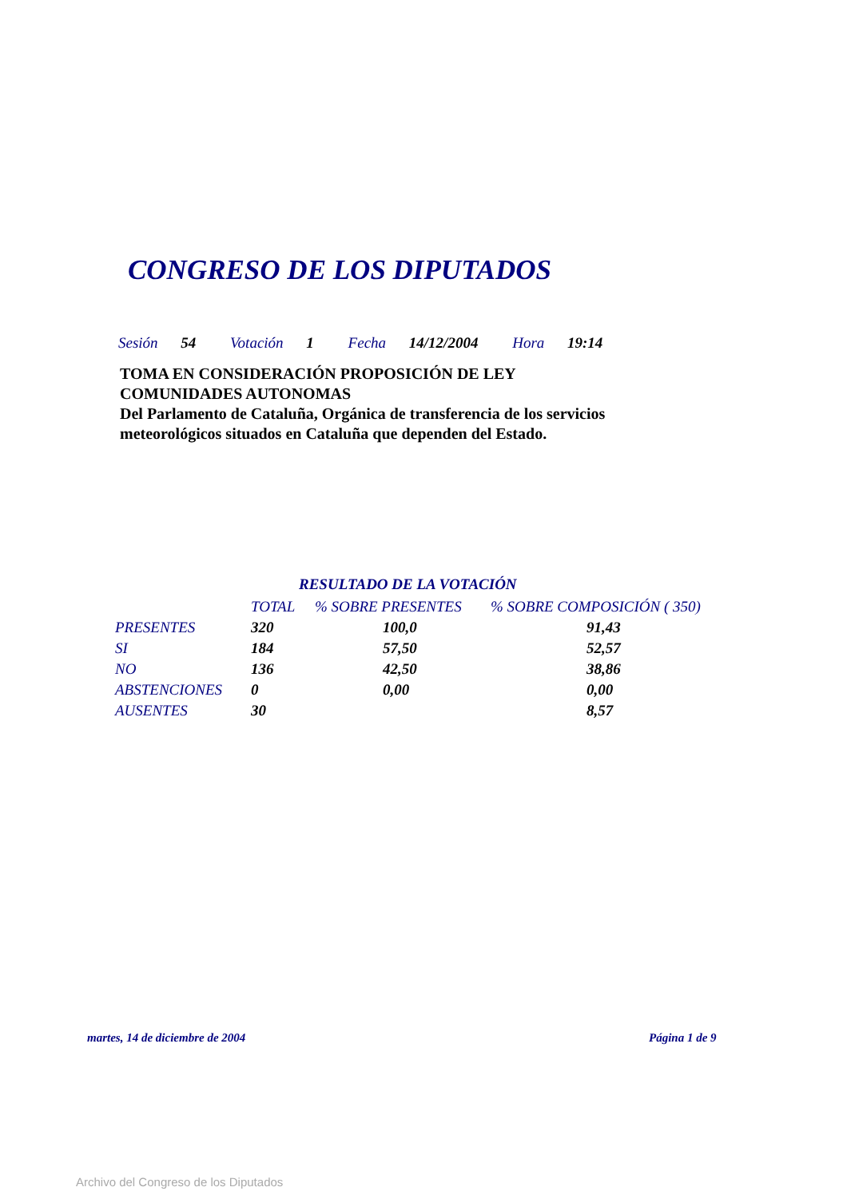CONGRESO DE LOS DIPUTADOS
Sesión 54 Votación 1 Fecha 14/12/2004 Hora 19:14
TOMA EN CONSIDERACIÓN PROPOSICIÓN DE LEY
COMUNIDADES AUTONOMAS
Del Parlamento de Cataluña, Orgánica de transferencia de los servicios meteorológicos situados en Cataluña que dependen del Estado.
RESULTADO DE LA VOTACIÓN
| | TOTAL | % SOBRE PRESENTES | % SOBRE COMPOSICIÓN ( 350) |
| --- | --- | --- | --- |
| PRESENTES | 320 | 100,0 | 91,43 |
| SI | 184 | 57,50 | 52,57 |
| NO | 136 | 42,50 | 38,86 |
| ABSTENCIONES | 0 | 0,00 | 0,00 |
| AUSENTES | 30 | | 8,57 |
martes, 14 de diciembre de 2004
Página 1 de 9
Archivo del Congreso de los Diputados